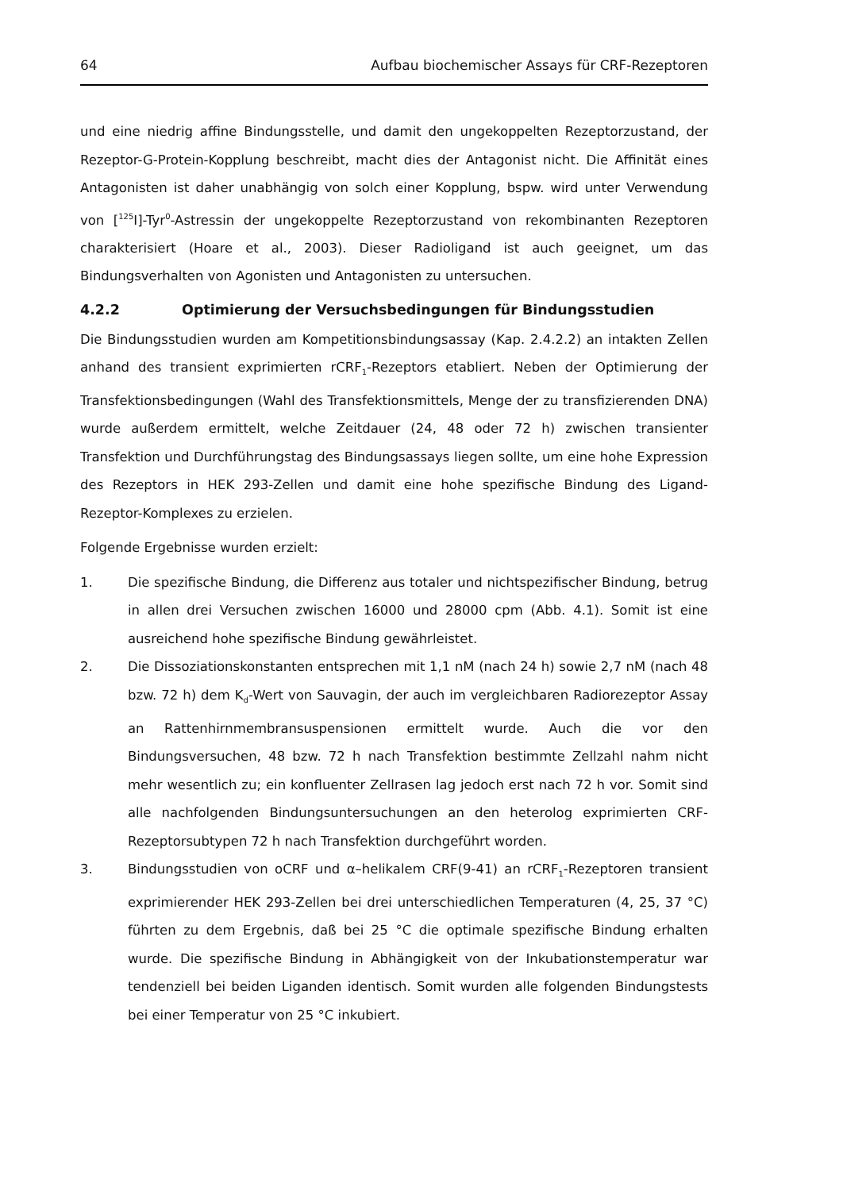64 Aufbau biochemischer Assays für CRF-Rezeptoren
und eine niedrig affine Bindungsstelle, und damit den ungekoppelten Rezeptorzustand, der Rezeptor-G-Protein-Kopplung beschreibt, macht dies der Antagonist nicht. Die Affinität eines Antagonisten ist daher unabhängig von solch einer Kopplung, bspw. wird unter Verwendung von [<sup>125</sup>I]-Tyr<sup>0</sup>-Astressin der ungekoppelte Rezeptorzustand von rekombinanten Rezeptoren charakterisiert (Hoare et al., 2003). Dieser Radioligand ist auch geeignet, um das Bindungsverhalten von Agonisten und Antagonisten zu untersuchen.
4.2.2 Optimierung der Versuchsbedingungen für Bindungsstudien
Die Bindungsstudien wurden am Kompetitionsbindungsassay (Kap. 2.4.2.2) an intakten Zellen anhand des transient exprimierten rCRF<sub>1</sub>-Rezeptors etabliert. Neben der Optimierung der Transfektionsbedingungen (Wahl des Transfektionsmittels, Menge der zu transfizierenden DNA) wurde außerdem ermittelt, welche Zeitdauer (24, 48 oder 72 h) zwischen transienter Transfektion und Durchführungstag des Bindungsassays liegen sollte, um eine hohe Expression des Rezeptors in HEK 293-Zellen und damit eine hohe spezifische Bindung des Ligand-Rezeptor-Komplexes zu erzielen.
Folgende Ergebnisse wurden erzielt:
1. Die spezifische Bindung, die Differenz aus totaler und nichtspezifischer Bindung, betrug in allen drei Versuchen zwischen 16000 und 28000 cpm (Abb. 4.1). Somit ist eine ausreichend hohe spezifische Bindung gewährleistet.
2. Die Dissoziationskonstanten entsprechen mit 1,1 nM (nach 24 h) sowie 2,7 nM (nach 48 bzw. 72 h) dem K<sub>d</sub>-Wert von Sauvagin, der auch im vergleichbaren Radiorezeptor Assay an Rattenhirnmembransuspensionen ermittelt wurde. Auch die vor den Bindungsversuchen, 48 bzw. 72 h nach Transfektion bestimmte Zellzahl nahm nicht mehr wesentlich zu; ein konfluenter Zellrasen lag jedoch erst nach 72 h vor. Somit sind alle nachfolgenden Bindungsuntersuchungen an den heterolog exprimierten CRF-Rezeptorsubtypen 72 h nach Transfektion durchgeführt worden.
3. Bindungsstudien von oCRF und α–helikalem CRF(9-41) an rCRF<sub>1</sub>-Rezeptoren transient exprimierender HEK 293-Zellen bei drei unterschiedlichen Temperaturen (4, 25, 37 °C) führten zu dem Ergebnis, daß bei 25 °C die optimale spezifische Bindung erhalten wurde. Die spezifische Bindung in Abhängigkeit von der Inkubationstemperatur war tendenziell bei beiden Liganden identisch. Somit wurden alle folgenden Bindungstests bei einer Temperatur von 25 °C inkubiert.